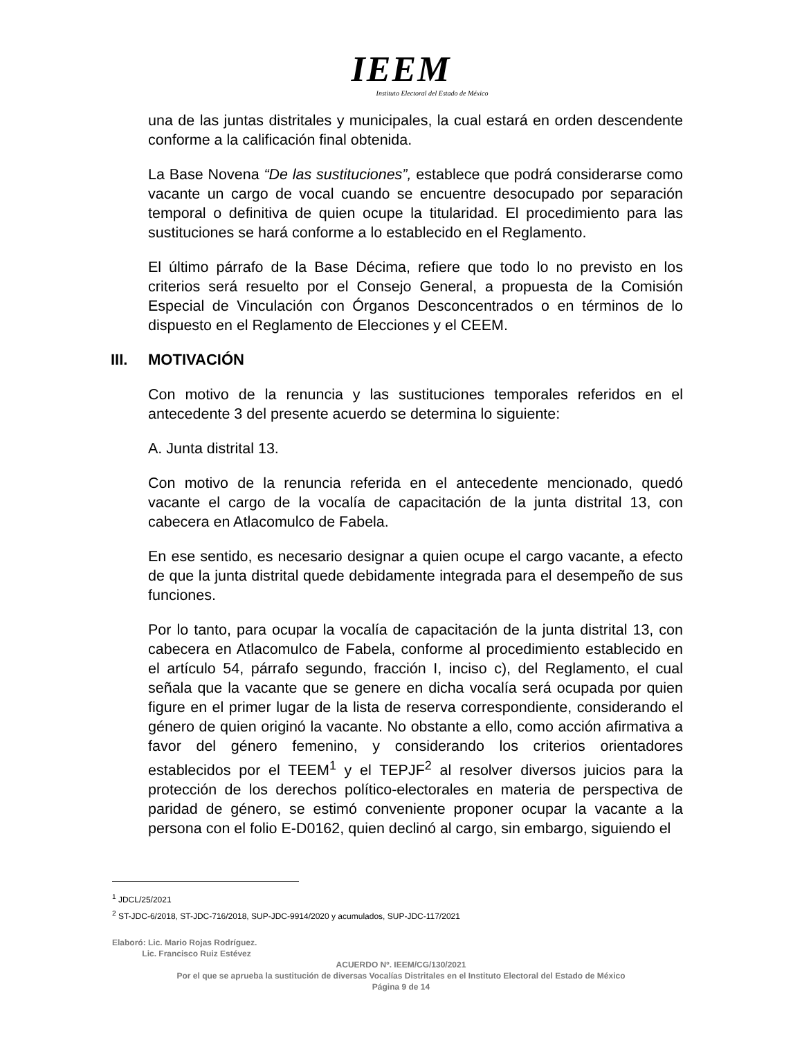IEEM
Instituto Electoral del Estado de México
una de las juntas distritales y municipales, la cual estará en orden descendente conforme a la calificación final obtenida.
La Base Novena “De las sustituciones”, establece que podrá considerarse como vacante un cargo de vocal cuando se encuentre desocupado por separación temporal o definitiva de quien ocupe la titularidad. El procedimiento para las sustituciones se hará conforme a lo establecido en el Reglamento.
El último párrafo de la Base Décima, refiere que todo lo no previsto en los criterios será resuelto por el Consejo General, a propuesta de la Comisión Especial de Vinculación con Órganos Desconcentrados o en términos de lo dispuesto en el Reglamento de Elecciones y el CEEM.
III. MOTIVACIÓN
Con motivo de la renuncia y las sustituciones temporales referidos en el antecedente 3 del presente acuerdo se determina lo siguiente:
A. Junta distrital 13.
Con motivo de la renuncia referida en el antecedente mencionado, quedó vacante el cargo de la vocalía de capacitación de la junta distrital 13, con cabecera en Atlacomulco de Fabela.
En ese sentido, es necesario designar a quien ocupe el cargo vacante, a efecto de que la junta distrital quede debidamente integrada para el desempeño de sus funciones.
Por lo tanto, para ocupar la vocalía de capacitación de la junta distrital 13, con cabecera en Atlacomulco de Fabela, conforme al procedimiento establecido en el artículo 54, párrafo segundo, fracción I, inciso c), del Reglamento, el cual señala que la vacante que se genere en dicha vocalía será ocupada por quien figure en el primer lugar de la lista de reserva correspondiente, considerando el género de quien originó la vacante. No obstante a ello, como acción afirmativa a favor del género femenino, y considerando los criterios orientadores establecidos por el TEEM<sup>1</sup> y el TEPJF<sup>2</sup> al resolver diversos juicios para la protección de los derechos político-electorales en materia de perspectiva de paridad de género, se estimó conveniente proponer ocupar la vacante a la persona con el folio E-D0162, quien declinó al cargo, sin embargo, siguiendo el
<sup>1</sup> JDCL/25/2021
<sup>2</sup> ST-JDC-6/2018, ST-JDC-716/2018, SUP-JDC-9914/2020 y acumulados, SUP-JDC-117/2021
Elaboró: Lic. Mario Rojas Rodríguez.
Lic. Francisco Ruiz Estévez
ACUERDO Nº. IEEM/CG/130/2021
Por el que se aprueba la sustitución de diversas Vocalías Distritales en el Instituto Electoral del Estado de México
Página 9 de 14